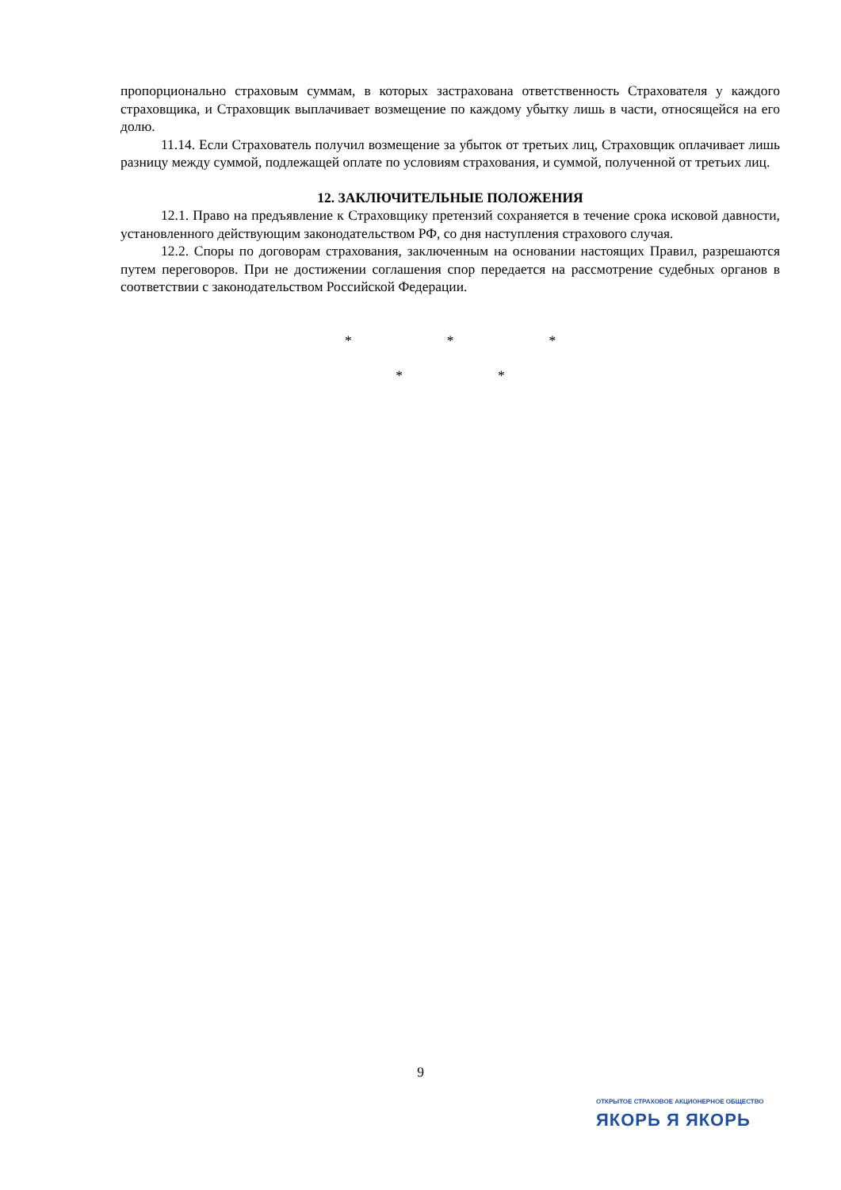пропорционально страховым суммам, в которых застрахована ответственность Страхователя у каждого страховщика, и Страховщик выплачивает возмещение по каждому убытку лишь в части, относящейся на его долю.
11.14. Если Страхователь получил возмещение за убыток от третьих лиц, Страховщик оплачивает лишь разницу между суммой, подлежащей оплате по условиям страхования, и суммой, полученной от третьих лиц.
12. ЗАКЛЮЧИТЕЛЬНЫЕ ПОЛОЖЕНИЯ
12.1. Право на предъявление к Страховщику претензий сохраняется в течение срока исковой давности, установленного действующим законодательством РФ, со дня наступления страхового случая.
12.2. Споры по договорам страхования, заключенным на основании настоящих Правил, разрешаются путем переговоров. При не достижении соглашения спор передается на рассмотрение судебных органов в соответствии с законодательством Российской Федерации.
* * *
* *
9
ОТКРЫТОЕ СТРАХОВОЕ АКЦИОНЕРНОЕ ОБЩЕСТВО
ЯКОРЬ Я ЯКОРЬ